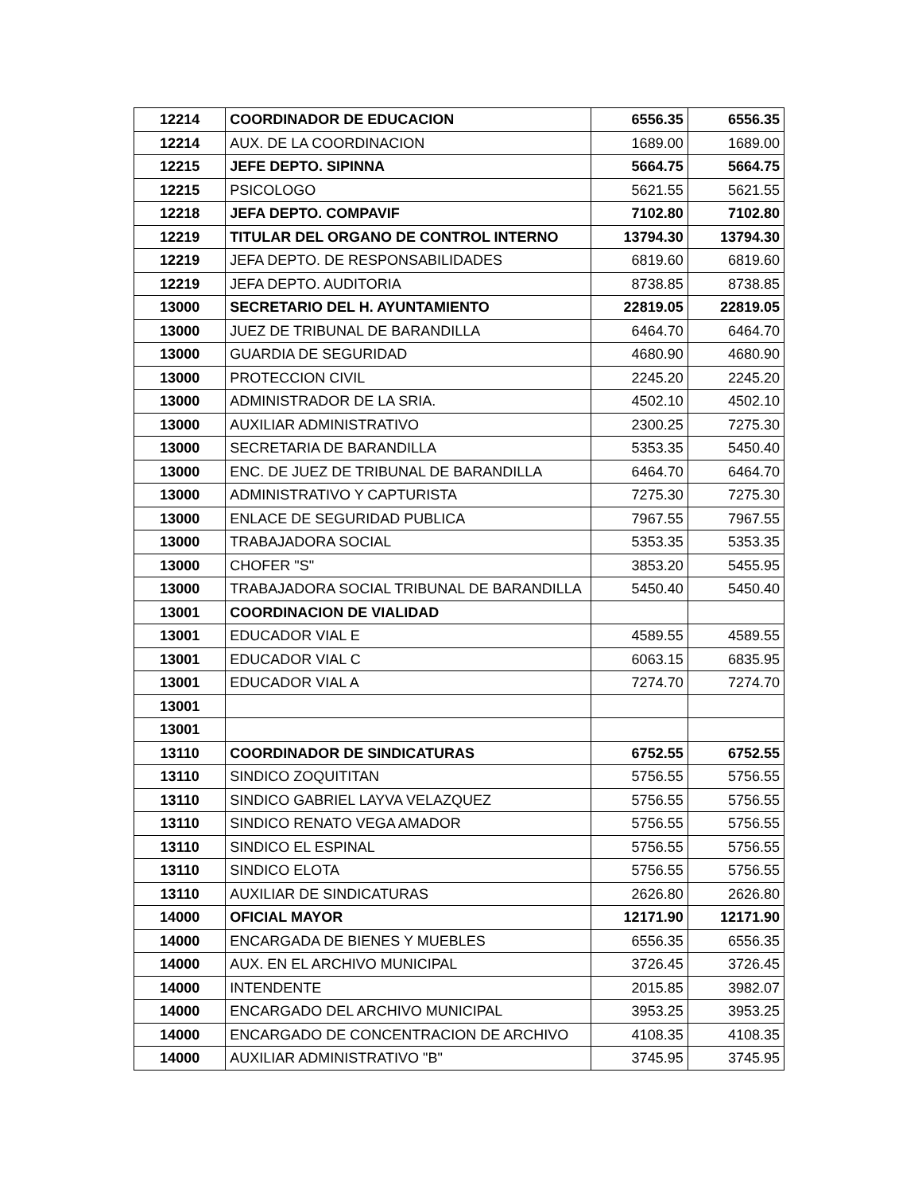| 12214 | COORDINADOR DE EDUCACION | 6556.35 | 6556.35 |
| 12214 | AUX. DE LA COORDINACION | 1689.00 | 1689.00 |
| 12215 | JEFE DEPTO. SIPINNA | 5664.75 | 5664.75 |
| 12215 | PSICOLOGO | 5621.55 | 5621.55 |
| 12218 | JEFA DEPTO. COMPAVIF | 7102.80 | 7102.80 |
| 12219 | TITULAR DEL ORGANO DE CONTROL INTERNO | 13794.30 | 13794.30 |
| 12219 | JEFA DEPTO. DE RESPONSABILIDADES | 6819.60 | 6819.60 |
| 12219 | JEFA DEPTO. AUDITORIA | 8738.85 | 8738.85 |
| 13000 | SECRETARIO DEL H. AYUNTAMIENTO | 22819.05 | 22819.05 |
| 13000 | JUEZ DE TRIBUNAL DE BARANDILLA | 6464.70 | 6464.70 |
| 13000 | GUARDIA DE SEGURIDAD | 4680.90 | 4680.90 |
| 13000 | PROTECCION CIVIL | 2245.20 | 2245.20 |
| 13000 | ADMINISTRADOR DE LA SRIA. | 4502.10 | 4502.10 |
| 13000 | AUXILIAR ADMINISTRATIVO | 2300.25 | 7275.30 |
| 13000 | SECRETARIA DE BARANDILLA | 5353.35 | 5450.40 |
| 13000 | ENC. DE JUEZ DE TRIBUNAL DE BARANDILLA | 6464.70 | 6464.70 |
| 13000 | ADMINISTRATIVO Y CAPTURISTA | 7275.30 | 7275.30 |
| 13000 | ENLACE DE SEGURIDAD PUBLICA | 7967.55 | 7967.55 |
| 13000 | TRABAJADORA SOCIAL | 5353.35 | 5353.35 |
| 13000 | CHOFER "S" | 3853.20 | 5455.95 |
| 13000 | TRABAJADORA SOCIAL TRIBUNAL DE BARANDILLA | 5450.40 | 5450.40 |
| 13001 | COORDINACION DE VIALIDAD | | |
| 13001 | EDUCADOR VIAL E | 4589.55 | 4589.55 |
| 13001 | EDUCADOR VIAL C | 6063.15 | 6835.95 |
| 13001 | EDUCADOR VIAL A | 7274.70 | 7274.70 |
| 13001 | | | |
| 13001 | | | |
| 13110 | COORDINADOR DE SINDICATURAS | 6752.55 | 6752.55 |
| 13110 | SINDICO ZOQUITITAN | 5756.55 | 5756.55 |
| 13110 | SINDICO GABRIEL LAYVA VELAZQUEZ | 5756.55 | 5756.55 |
| 13110 | SINDICO RENATO VEGA AMADOR | 5756.55 | 5756.55 |
| 13110 | SINDICO EL ESPINAL | 5756.55 | 5756.55 |
| 13110 | SINDICO ELOTA | 5756.55 | 5756.55 |
| 13110 | AUXILIAR DE SINDICATURAS | 2626.80 | 2626.80 |
| 14000 | OFICIAL MAYOR | 12171.90 | 12171.90 |
| 14000 | ENCARGADA DE BIENES Y MUEBLES | 6556.35 | 6556.35 |
| 14000 | AUX. EN EL ARCHIVO MUNICIPAL | 3726.45 | 3726.45 |
| 14000 | INTENDENTE | 2015.85 | 3982.07 |
| 14000 | ENCARGADO DEL ARCHIVO MUNICIPAL | 3953.25 | 3953.25 |
| 14000 | ENCARGADO DE CONCENTRACION DE ARCHIVO | 4108.35 | 4108.35 |
| 14000 | AUXILIAR ADMINISTRATIVO "B" | 3745.95 | 3745.95 |